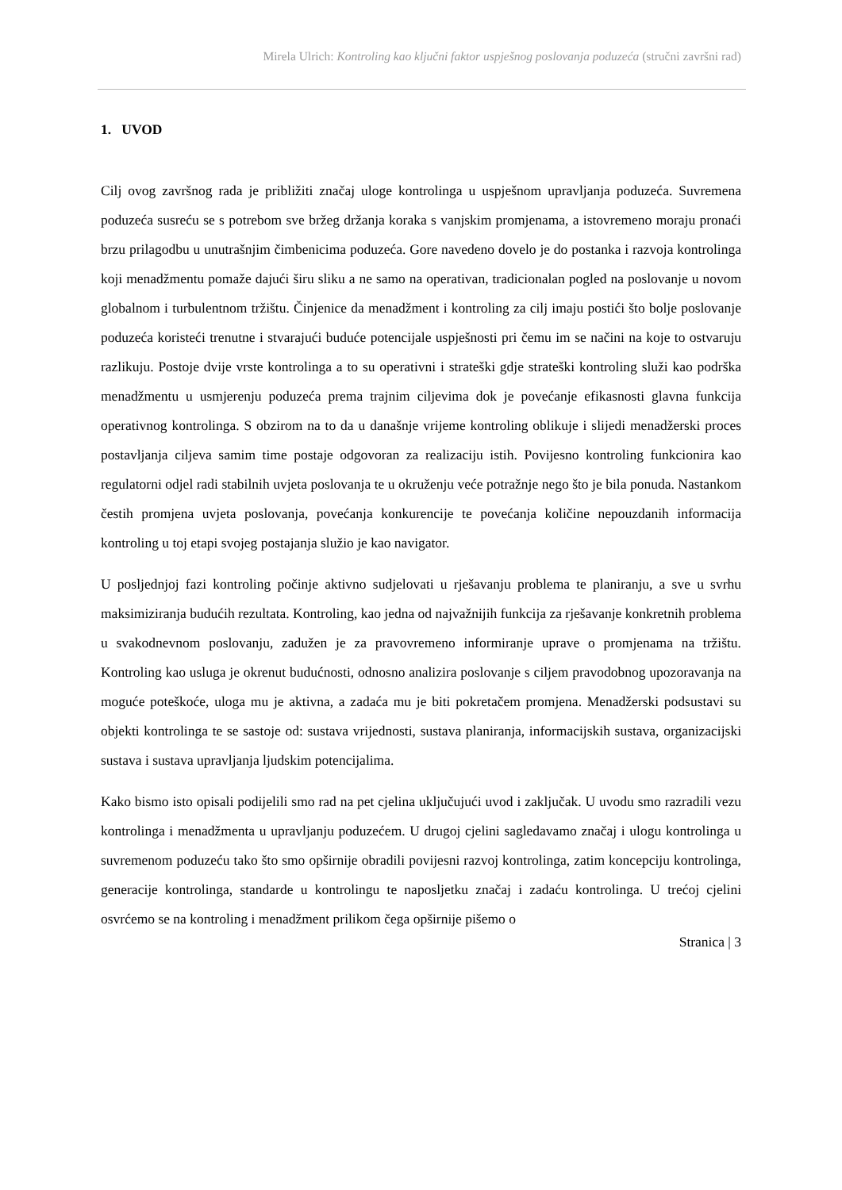Mirela Ulrich: Kontroling kao ključni faktor uspješnog poslovanja poduzeća (stručni završni rad)
1. UVOD
Cilj ovog završnog rada je približiti značaj uloge kontrolinga u uspješnom upravljanja poduzeća. Suvremena poduzeća susreću se s potrebom sve bržeg držanja koraka s vanjskim promjenama, a istovremeno moraju pronaći brzu prilagodbu u unutrašnjim čimbenicima poduzeća. Gore navedeno dovelo je do postanka i razvoja kontrolinga koji menadžmentu pomaže dajući širu sliku a ne samo na operativan, tradicionalan pogled na poslovanje u novom globalnom i turbulentnom tržištu. Činjenice da menadžment i kontroling za cilj imaju postići što bolje poslovanje poduzeća koristeći trenutne i stvarajući buduće potencijale uspješnosti pri čemu im se načini na koje to ostvaruju razlikuju. Postoje dvije vrste kontrolinga a to su operativni i strateški gdje strateški kontroling služi kao podrška menadžmentu u usmjerenju poduzeća prema trajnim ciljevima dok je povećanje efikasnosti glavna funkcija operativnog kontrolinga. S obzirom na to da u današnje vrijeme kontroling oblikuje i slijedi menadžerski proces postavljanja ciljeva samim time postaje odgovoran za realizaciju istih. Povijesno kontroling funkcionira kao regulatorni odjel radi stabilnih uvjeta poslovanja te u okruženju veće potražnje nego što je bila ponuda. Nastankom čestih promjena uvjeta poslovanja, povećanja konkurencije te povećanja količine nepouzdanih informacija kontroling u toj etapi svojeg postajanja služio je kao navigator.
U posljednjoj fazi kontroling počinje aktivno sudjelovati u rješavanju problema te planiranju, a sve u svrhu maksimiziranja budućih rezultata. Kontroling, kao jedna od najvažnijih funkcija za rješavanje konkretnih problema u svakodnevnom poslovanju, zadužen je za pravovremeno informiranje uprave o promjenama na tržištu. Kontroling kao usluga je okrenut budućnosti, odnosno analizira poslovanje s ciljem pravodobnog upozoravanja na moguće poteškoće, uloga mu je aktivna, a zadaća mu je biti pokretačem promjena. Menadžerski podsustavi su objekti kontrolinga te se sastoje od: sustava vrijednosti, sustava planiranja, informacijskih sustava, organizacijski sustava i sustava upravljanja ljudskim potencijalima.
Kako bismo isto opisali podijelili smo rad na pet cjelina uključujući uvod i zaključak. U uvodu smo razradili vezu kontrolinga i menadžmenta u upravljanju poduzećem. U drugoj cjelini sagledavamo značaj i ulogu kontrolinga u suvremenom poduzeću tako što smo opširnije obradili povijesni razvoj kontrolinga, zatim koncepciju kontrolinga, generacije kontrolinga, standarde u kontrolingu te naposljetku značaj i zadaću kontrolinga. U trećoj cjelini osvrćemo se na kontroling i menadžment prilikom čega opširnije pišemo o
Stranica | 3